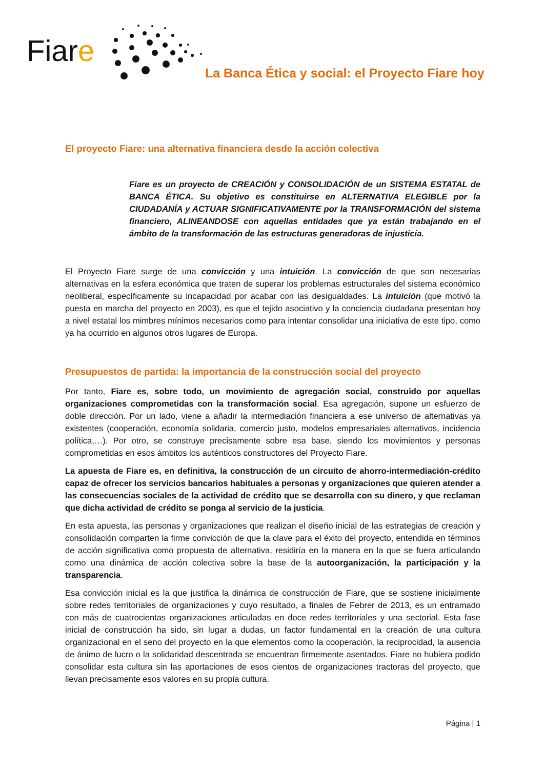Fiare
La Banca Ética y social: el Proyecto Fiare hoy
El proyecto Fiare: una alternativa financiera desde la acción colectiva
Fiare es un proyecto de CREACIÓN y CONSOLIDACIÓN de un SISTEMA ESTATAL de BANCA ÉTICA. Su objetivo es constituirse en ALTERNATIVA ELEGIBLE por la CIUDADANÍA y ACTUAR SIGNIFICATIVAMENTE por la TRANSFORMACIÓN del sistema financiero, ALINEANDOSE con aquellas entidades que ya están trabajando en el ámbito de la transformación de las estructuras generadoras de injusticia.
El Proyecto Fiare surge de una convicción y una intuición. La convicción de que son necesarias alternativas en la esfera económica que traten de superar los problemas estructurales del sistema económico neoliberal, específicamente su incapacidad por acabar con las desigualdades. La intuición (que motivó la puesta en marcha del proyecto en 2003), es que el tejido asociativo y la conciencia ciudadana presentan hoy a nivel estatal los mimbres mínimos necesarios como para intentar consolidar una iniciativa de este tipo, como ya ha ocurrido en algunos otros lugares de Europa.
Presupuestos de partida: la importancia de la construcción social del proyecto
Por tanto, Fiare es, sobre todo, un movimiento de agregación social, construido por aquellas organizaciones comprometidas con la transformación social. Esa agregación, supone un esfuerzo de doble dirección. Por un lado, viene a añadir la intermediación financiera a ese universo de alternativas ya existentes (cooperación, economía solidaria, comercio justo, modelos empresariales alternativos, incidencia política,…). Por otro, se construye precisamente sobre esa base, siendo los movimientos y personas comprometidas en esos ámbitos los auténticos constructores del Proyecto Fiare.
La apuesta de Fiare es, en definitiva, la construcción de un circuito de ahorro-intermediación-crédito capaz de ofrecer los servicios bancarios habituales a personas y organizaciones que quieren atender a las consecuencias sociales de la actividad de crédito que se desarrolla con su dinero, y que reclaman que dicha actividad de crédito se ponga al servicio de la justicia.
En esta apuesta, las personas y organizaciones que realizan el diseño inicial de las estrategias de creación y consolidación comparten la firme convicción de que la clave para el éxito del proyecto, entendida en términos de acción significativa como propuesta de alternativa, residiría en la manera en la que se fuera articulando como una dinámica de acción colectiva sobre la base de la autoorganización, la participación y la transparencia.
Esa convicción inicial es la que justifica la dinámica de construcción de Fiare, que se sostiene inicialmente sobre redes territoriales de organizaciones y cuyo resultado, a finales de Febrer de 2013, es un entramado con más de cuatrocientas organizaciones articuladas en doce redes territoriales y una sectorial. Esta fase inicial de construcción ha sido, sin lugar a dudas, un factor fundamental en la creación de una cultura organizacional en el seno del proyecto en la que elementos como la cooperación, la reciprocidad, la ausencia de ánimo de lucro o la solidaridad descentrada se encuentran firmemente asentados. Fiare no hubiera podido consolidar esta cultura sin las aportaciones de esos cientos de organizaciones tractoras del proyecto, que llevan precisamente esos valores en su propia cultura.
Página | 1